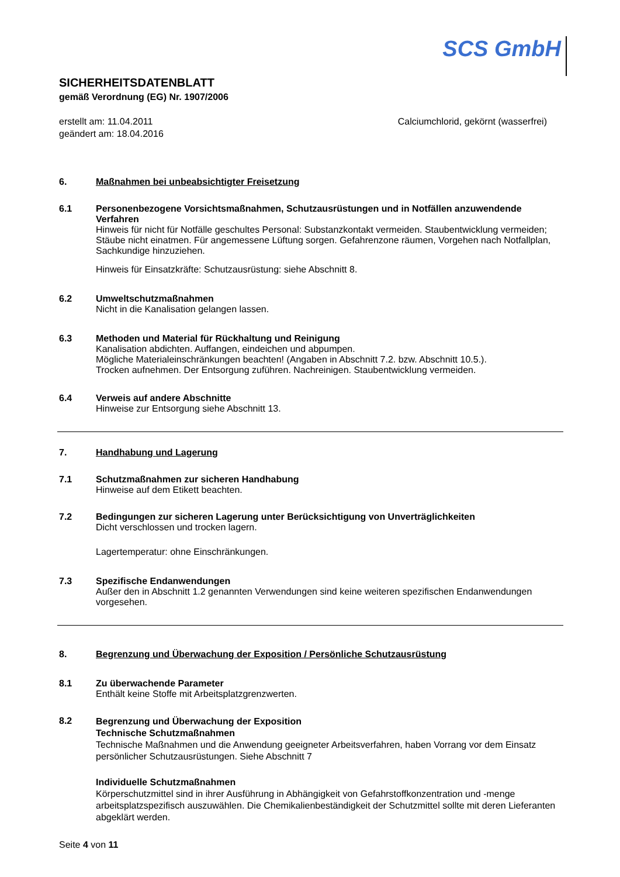SCS GmbH
SICHERHEITSDATENBLATT
gemäß Verordnung (EG) Nr. 1907/2006
erstellt am: 11.04.2011
geändert am: 18.04.2016
Calciumchlorid, gekörnt (wasserfrei)
6.
Maßnahmen bei unbeabsichtigter Freisetzung
6.1
Personenbezogene Vorsichtsmaßnahmen, Schutzausrüstungen und in Notfällen anzuwendende Verfahren
Hinweis für nicht für Notfälle geschultes Personal: Substanzkontakt vermeiden. Staubentwicklung vermeiden; Stäube nicht einatmen. Für angemessene Lüftung sorgen. Gefahrenzone räumen, Vorgehen nach Notfallplan, Sachkundige hinzuziehen.
Hinweis für Einsatzkräfte: Schutzausrüstung: siehe Abschnitt 8.
6.2
Umweltschutzmaßnahmen
Nicht in die Kanalisation gelangen lassen.
6.3
Methoden und Material für Rückhaltung und Reinigung
Kanalisation abdichten. Auffangen, eindeichen und abpumpen.
Mögliche Materialeinschränkungen beachten! (Angaben in Abschnitt 7.2. bzw. Abschnitt 10.5.).
Trocken aufnehmen. Der Entsorgung zuführen. Nachreinigen. Staubentwicklung vermeiden.
6.4
Verweis auf andere Abschnitte
Hinweise zur Entsorgung siehe Abschnitt 13.
7.
Handhabung und Lagerung
7.1
Schutzmaßnahmen zur sicheren Handhabung
Hinweise auf dem Etikett beachten.
7.2
Bedingungen zur sicheren Lagerung unter Berücksichtigung von Unverträglichkeiten
Dicht verschlossen und trocken lagern.
Lagertemperatur: ohne Einschränkungen.
7.3
Spezifische Endanwendungen
Außer den in Abschnitt 1.2 genannten Verwendungen sind keine weiteren spezifischen Endanwendungen vorgesehen.
8.
Begrenzung und Überwachung der Exposition / Persönliche Schutzausrüstung
8.1
Zu überwachende Parameter
Enthält keine Stoffe mit Arbeitsplatzgrenzwerten.
8.2
Begrenzung und Überwachung der Exposition
Technische Schutzmaßnahmen
Technische Maßnahmen und die Anwendung geeigneter Arbeitsverfahren, haben Vorrang vor dem Einsatz persönlicher Schutzausrüstungen. Siehe Abschnitt 7
Individuelle Schutzmaßnahmen
Körperschutzmittel sind in ihrer Ausführung in Abhängigkeit von Gefahrstoffkonzentration und -menge arbeitsplatzspezifisch auszuwählen. Die Chemikalienbeständigkeit der Schutzmittel sollte mit deren Lieferanten abgeklärt werden.
Seite 4 von 11